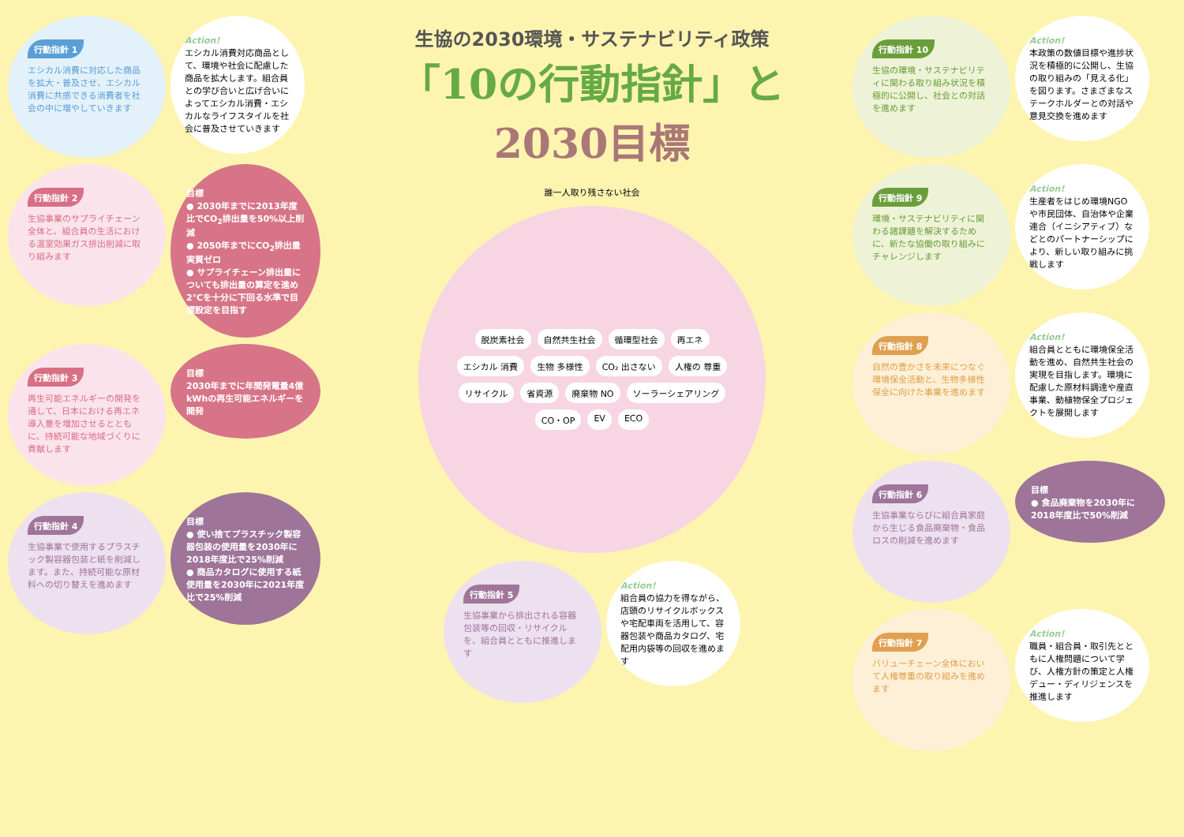行動指針 1
エシカル消費に対応した商品を拡大・普及させ、エシカル消費に共感できる消費者を社会の中に増やしていきます
Action!
エシカル消費対応商品として、環境や社会に配慮した商品を拡大します。組合員との学び合いと広げ合いによってエシカル消費・エシカルなライフスタイルを社会に普及させていきます
行動指針 2
生協事業のサプライチェーン全体と、組合員の生活における温室効果ガス排出削減に取り組みます
目標
● 2030年までに2013年度比でCO<sub>2</sub>排出量を50%以上削減
● 2050年までにCO<sub>2</sub>排出量実質ゼロ
● サプライチェーン排出量についても排出量の算定を進め 2℃を十分に下回る水準で目標設定を目指す
行動指針 3
再生可能エネルギーの開発を通して、日本における再エネ導入量を増加させるとともに、持続可能な地域づくりに貢献します
目標
2030年までに年間発電量4億kWhの再生可能エネルギーを開発
行動指針 4
生協事業で使用するプラスチック製容器包装と紙を削減します。また、持続可能な原材料への切り替えを進めます
目標
● 使い捨てプラスチック製容器包装の使用量を2030年に2018年度比で25%削減
● 商品カタログに使用する紙使用量を2030年に2021年度比で25%削減
生協の2030環境・サステナビリティ政策
「10の行動指針」と
2030目標
誰一人取り残さない社会
脱炭素社会 自然共生社会 循環型社会 再エネ エシカル 消費 生物 多様性 CO₂ 出さない 人権の 尊重 リサイクル 省資源 廃棄物 NO ソーラーシェアリング CO・OP EV ECO
行動指針 5
生協事業から排出される容器包装等の回収・リサイクルを、組合員とともに推進します
Action!
組合員の協力を得ながら、店頭のリサイクルボックスや宅配車両を活用して、容器包装や商品カタログ、宅配用内袋等の回収を進めます
行動指針 10
生協の環境・サステナビリティに関わる取り組み状況を積極的に公開し、社会との対話を進めます
Action!
本政策の数値目標や進捗状況を積極的に公開し、生協の取り組みの「見える化」を図ります。さまざまなステークホルダーとの対話や意見交換を進めます
行動指針 9
環境・サステナビリティに関わる諸課題を解決するために、新たな協働の取り組みにチャレンジします
Action!
生産者をはじめ環境NGOや市民団体、自治体や企業連合（イニシアティブ）などとのパートナーシップにより、新しい取り組みに挑戦します
行動指針 8
自然の豊かさを未来につなぐ環境保全活動と、生物多様性保全に向けた事業を進めます
Action!
組合員とともに環境保全活動を進め、自然共生社会の実現を目指します。環境に配慮した原材料調達や産直事業、動植物保全プロジェクトを展開します
行動指針 6
生協事業ならびに組合員家庭から生じる食品廃棄物・食品ロスの削減を進めます
目標
● 食品廃棄物を2030年に2018年度比で50%削減
行動指針 7
バリューチェーン全体において人権尊重の取り組みを進めます
Action!
職員・組合員・取引先とともに人権問題について学び、人権方針の策定と人権デュー・ディリジェンスを推進します